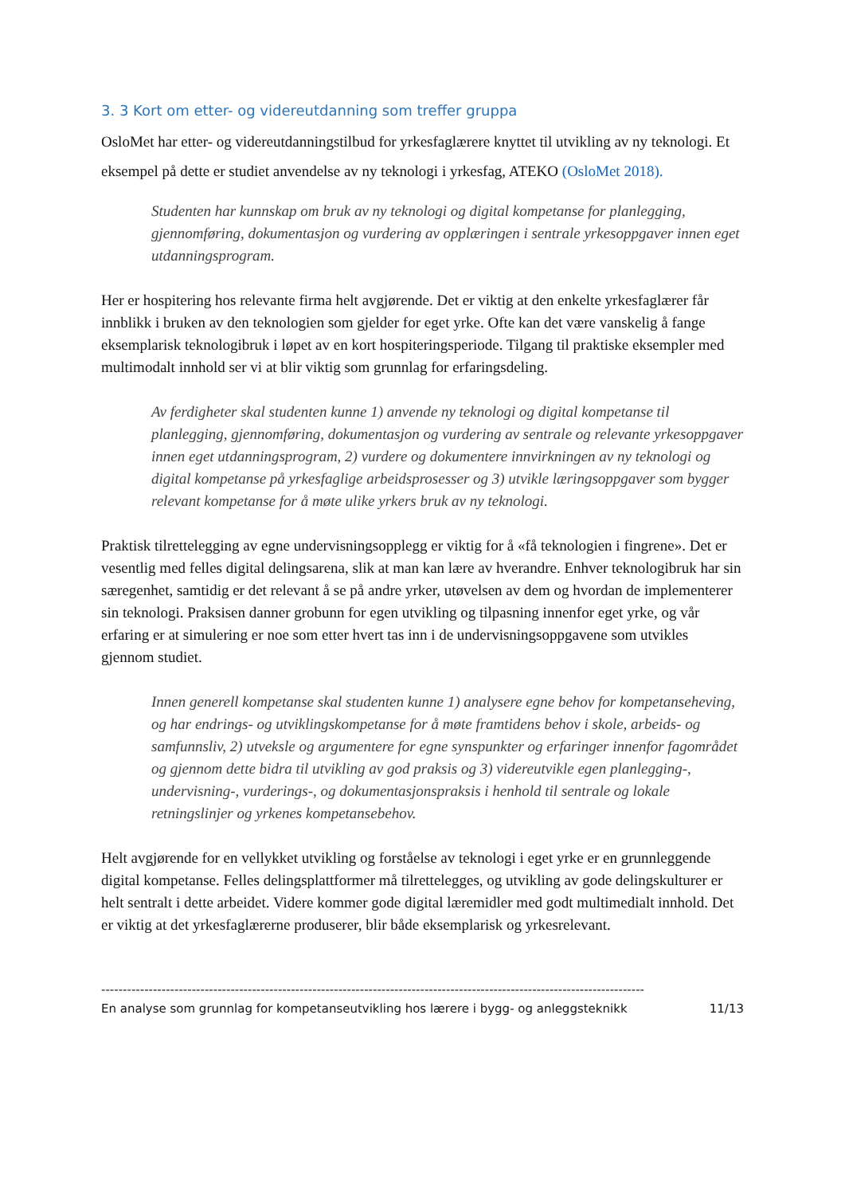3. 3 Kort om etter- og videreutdanning som treffer gruppa
OsloMet har etter- og videreutdanningstilbud for yrkesfaglærere knyttet til utvikling av ny teknologi. Et eksempel på dette er studiet anvendelse av ny teknologi i yrkesfag, ATEKO (OsloMet 2018).
Studenten har kunnskap om bruk av ny teknologi og digital kompetanse for planlegging, gjennomføring, dokumentasjon og vurdering av opplæringen i sentrale yrkesoppgaver innen eget utdanningsprogram.
Her er hospitering hos relevante firma helt avgjørende. Det er viktig at den enkelte yrkesfaglærer får innblikk i bruken av den teknologien som gjelder for eget yrke. Ofte kan det være vanskelig å fange eksemplarisk teknologibruk i løpet av en kort hospiteringsperiode. Tilgang til praktiske eksempler med multimodalt innhold ser vi at blir viktig som grunnlag for erfaringsdeling.
Av ferdigheter skal studenten kunne 1) anvende ny teknologi og digital kompetanse til planlegging, gjennomføring, dokumentasjon og vurdering av sentrale og relevante yrkesoppgaver innen eget utdanningsprogram, 2) vurdere og dokumentere innvirkningen av ny teknologi og digital kompetanse på yrkesfaglige arbeidsprosesser og 3) utvikle læringsoppgaver som bygger relevant kompetanse for å møte ulike yrkers bruk av ny teknologi.
Praktisk tilrettelegging av egne undervisningsopplegg er viktig for å «få teknologien i fingrene». Det er vesentlig med felles digital delingsarena, slik at man kan lære av hverandre. Enhver teknologibruk har sin særegenhet, samtidig er det relevant å se på andre yrker, utøvelsen av dem og hvordan de implementerer sin teknologi. Praksisen danner grobunn for egen utvikling og tilpasning innenfor eget yrke, og vår erfaring er at simulering er noe som etter hvert tas inn i de undervisningsoppgavene som utvikles gjennom studiet.
Innen generell kompetanse skal studenten kunne 1) analysere egne behov for kompetanseheving, og har endrings- og utviklingskompetanse for å møte framtidens behov i skole, arbeids- og samfunnsliv, 2) utveksle og argumentere for egne synspunkter og erfaringer innenfor fagområdet og gjennom dette bidra til utvikling av god praksis og 3) videreutvikle egen planlegging-, undervisning-, vurderings-, og dokumentasjonspraksis i henhold til sentrale og lokale retningslinjer og yrkenes kompetansebehov.
Helt avgjørende for en vellykket utvikling og forståelse av teknologi i eget yrke er en grunnleggende digital kompetanse. Felles delingsplattformer må tilrettelegges, og utvikling av gode delingskulturer er helt sentralt i dette arbeidet. Videre kommer gode digital læremidler med godt multimedialt innhold. Det er viktig at det yrkesfaglærerne produserer, blir både eksemplarisk og yrkesrelevant.
------------------------------------------------------------------------------------------------------------------------------
En analyse som grunnlag for kompetanseutvikling hos lærere i bygg- og anleggsteknikk 11/13